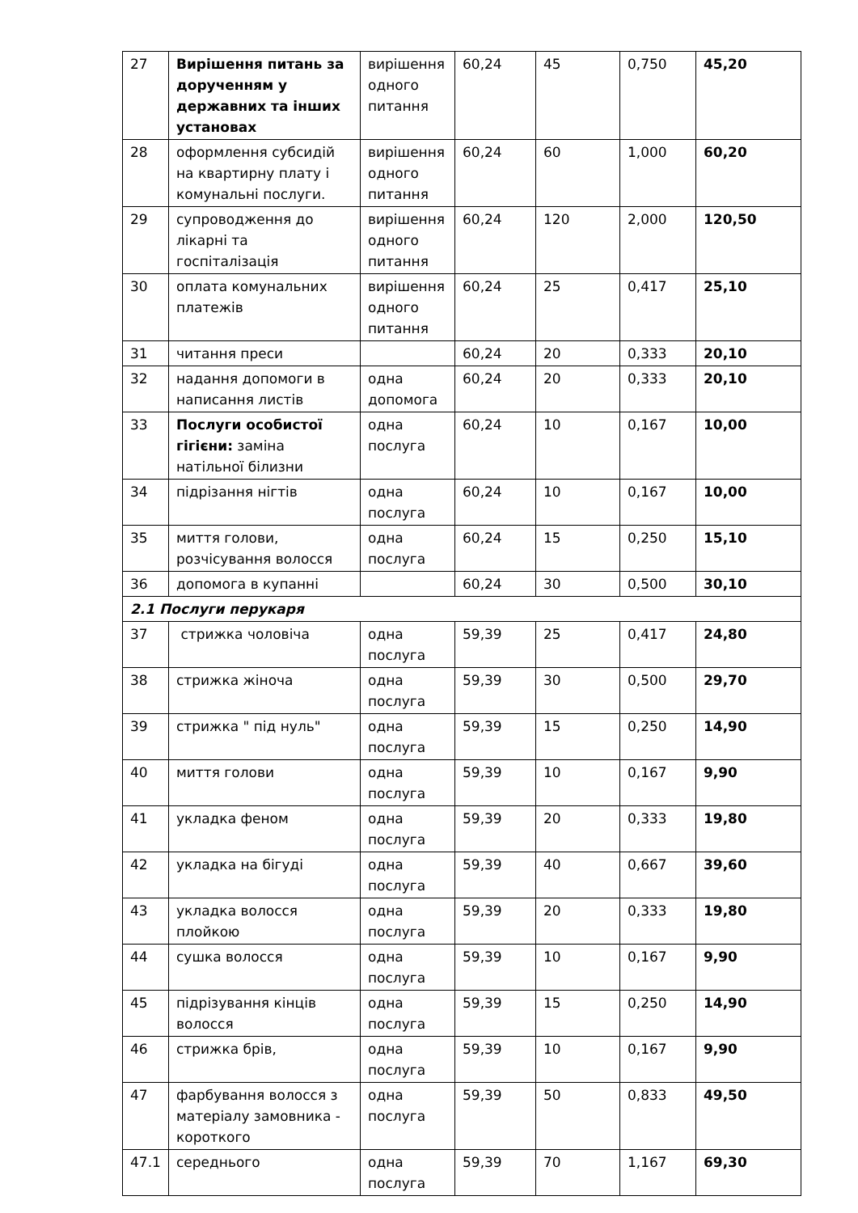| 27 | Вирішення питань за дорученням у державних та інших установах | вирішення одного питання | 60,24 | 45 | 0,750 | 45,20 |
| 28 | оформлення субсидій на квартирну плату і комунальні послуги. | вирішення одного питання | 60,24 | 60 | 1,000 | 60,20 |
| 29 | супроводження до лікарні та госпіталізація | вирішення одного питання | 60,24 | 120 | 2,000 | 120,50 |
| 30 | оплата комунальних платежів | вирішення одного питання | 60,24 | 25 | 0,417 | 25,10 |
| 31 | читання преси | | 60,24 | 20 | 0,333 | 20,10 |
| 32 | надання допомоги в написання листів | одна допомога | 60,24 | 20 | 0,333 | 20,10 |
| 33 | Послуги особистої гігієни: заміна натільної білизни | одна послуга | 60,24 | 10 | 0,167 | 10,00 |
| 34 | підрізання нігтів | одна послуга | 60,24 | 10 | 0,167 | 10,00 |
| 35 | миття голови, розчісування волосся | одна послуга | 60,24 | 15 | 0,250 | 15,10 |
| 36 | допомога в купанні | | 60,24 | 30 | 0,500 | 30,10 |
| 2.1 Послуги перукаря | | | | | | |
| 37 | стрижка чоловіча | одна послуга | 59,39 | 25 | 0,417 | 24,80 |
| 38 | стрижка жіноча | одна послуга | 59,39 | 30 | 0,500 | 29,70 |
| 39 | стрижка " під нуль" | одна послуга | 59,39 | 15 | 0,250 | 14,90 |
| 40 | миття голови | одна послуга | 59,39 | 10 | 0,167 | 9,90 |
| 41 | укладка феном | одна послуга | 59,39 | 20 | 0,333 | 19,80 |
| 42 | укладка на бігуді | одна послуга | 59,39 | 40 | 0,667 | 39,60 |
| 43 | укладка волосся плойкою | одна послуга | 59,39 | 20 | 0,333 | 19,80 |
| 44 | сушка волосся | одна послуга | 59,39 | 10 | 0,167 | 9,90 |
| 45 | підрізування кінців волосся | одна послуга | 59,39 | 15 | 0,250 | 14,90 |
| 46 | стрижка брів, | одна послуга | 59,39 | 10 | 0,167 | 9,90 |
| 47 | фарбування волосся з матеріалу замовника - короткого | одна послуга | 59,39 | 50 | 0,833 | 49,50 |
| 47.1 | середнього | одна послуга | 59,39 | 70 | 1,167 | 69,30 |